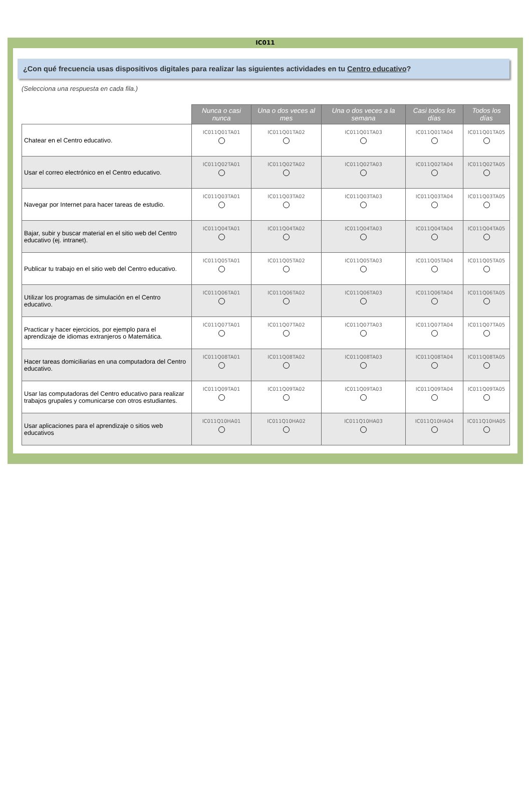IC011
¿Con qué frecuencia usas dispositivos digitales para realizar las siguientes actividades en tu Centro educativo?
(Selecciona una respuesta en cada fila.)
| | Nunca o casi nunca | Una o dos veces al mes | Una o dos veces a la semana | Casi todos los días | Todos los días |
| --- | --- | --- | --- | --- | --- |
| Chatear en el Centro educativo. | IC011Q01TA01 | IC011Q01TA02 | IC011Q01TA03 | IC011Q01TA04 | IC011Q01TA05 |
| Usar el correo electrónico en el Centro educativo. | IC011Q02TA01 | IC011Q02TA02 | IC011Q02TA03 | IC011Q02TA04 | IC011Q02TA05 |
| Navegar por Internet para hacer tareas de estudio. | IC011Q03TA01 | IC011Q03TA02 | IC011Q03TA03 | IC011Q03TA04 | IC011Q03TA05 |
| Bajar, subir y buscar material en el sitio web del Centro educativo (ej. intranet). | IC011Q04TA01 | IC011Q04TA02 | IC011Q04TA03 | IC011Q04TA04 | IC011Q04TA05 |
| Publicar tu trabajo en el sitio web del Centro educativo. | IC011Q05TA01 | IC011Q05TA02 | IC011Q05TA03 | IC011Q05TA04 | IC011Q05TA05 |
| Utilizar los programas de simulación en el Centro educativo. | IC011Q06TA01 | IC011Q06TA02 | IC011Q06TA03 | IC011Q06TA04 | IC011Q06TA05 |
| Practicar y hacer ejercicios, por ejemplo para el aprendizaje de idiomas extranjeros o Matemática. | IC011Q07TA01 | IC011Q07TA02 | IC011Q07TA03 | IC011Q07TA04 | IC011Q07TA05 |
| Hacer tareas domiciliarias en una computadora del Centro educativo. | IC011Q08TA01 | IC011Q08TA02 | IC011Q08TA03 | IC011Q08TA04 | IC011Q08TA05 |
| Usar las computadoras del Centro educativo para realizar trabajos grupales y comunicarse con otros estudiantes. | IC011Q09TA01 | IC011Q09TA02 | IC011Q09TA03 | IC011Q09TA04 | IC011Q09TA05 |
| Usar aplicaciones para el aprendizaje o sitios web educativos | IC011Q10HA01 | IC011Q10HA02 | IC011Q10HA03 | IC011Q10HA04 | IC011Q10HA05 |